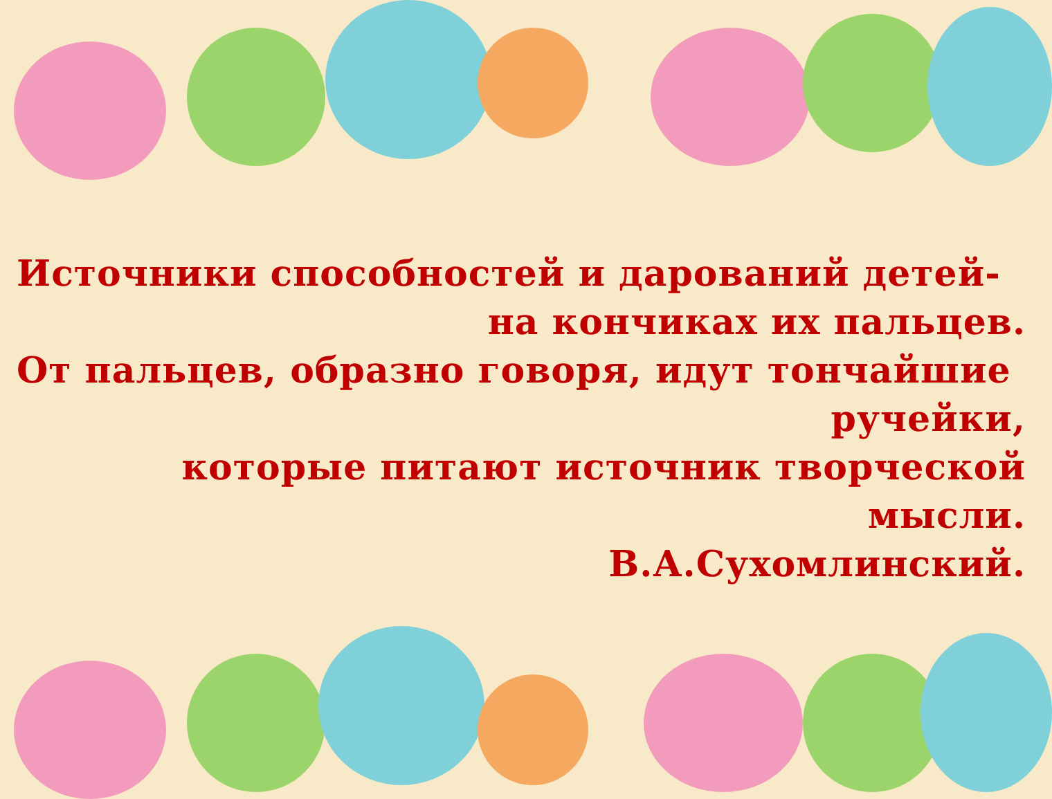Источники способностей и дарований детей-
на кончиках их пальцев.
От пальцев, образно говоря, идут тончайшие
ручейки,
которые питают источник творческой
мысли.
В.А.Сухомлинский.